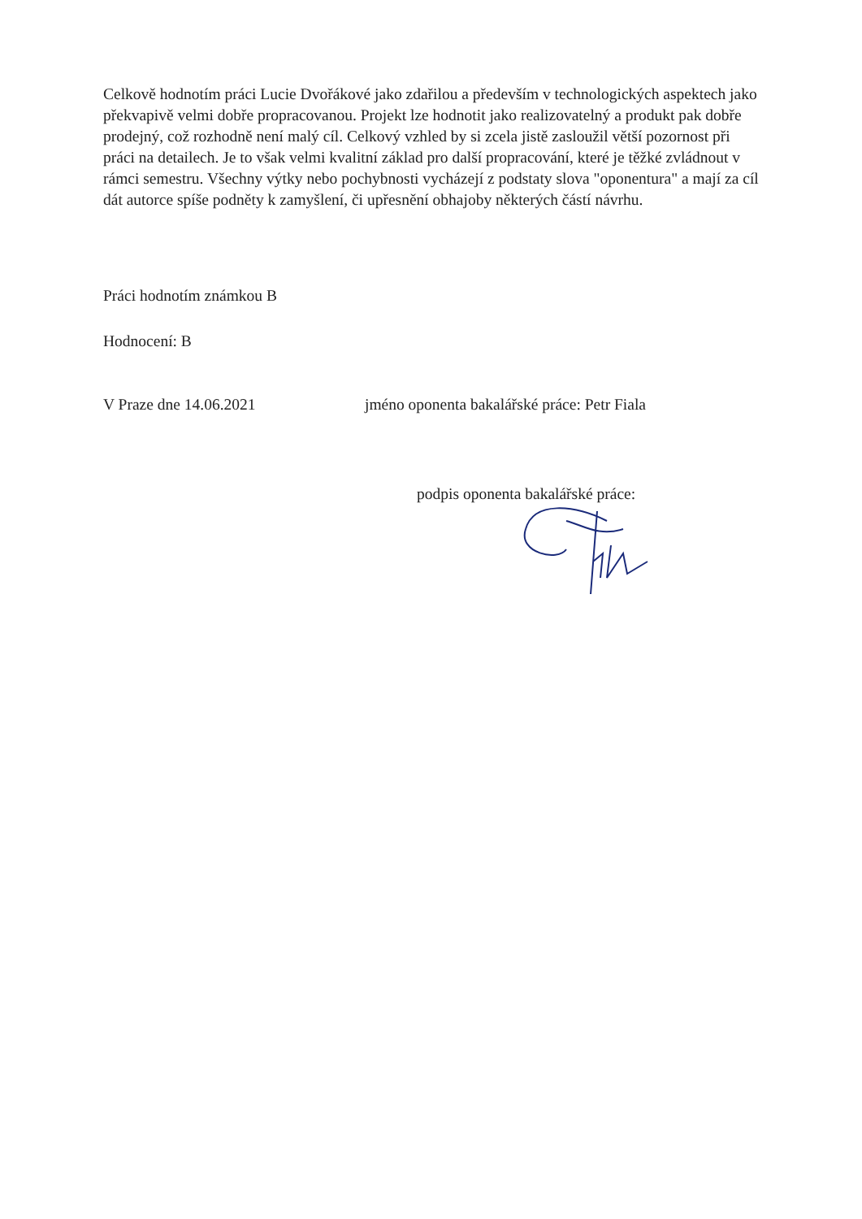Celkově hodnotím práci Lucie Dvořákové jako zdařilou a především v technologických aspektech jako překvapivě velmi dobře propracovanou. Projekt lze hodnotit jako realizovatelný a produkt pak dobře prodejný, což rozhodně není malý cíl. Celkový vzhled by si zcela jistě zasloužil větší pozornost při práci na detailech. Je to však velmi kvalitní základ pro další propracování, které je těžké zvládnout v rámci semestru. Všechny výtky nebo pochybnosti vycházejí z podstaty slova "oponentura" a mají za cíl dát autorce spíše podněty k zamyšlení, či upřesnění obhajoby některých částí návrhu.
Práci hodnotím známkou B
Hodnocení: B
V Praze dne 14.06.2021 jméno oponenta bakalářské práce: Petr Fiala
podpis oponenta bakalářské práce: